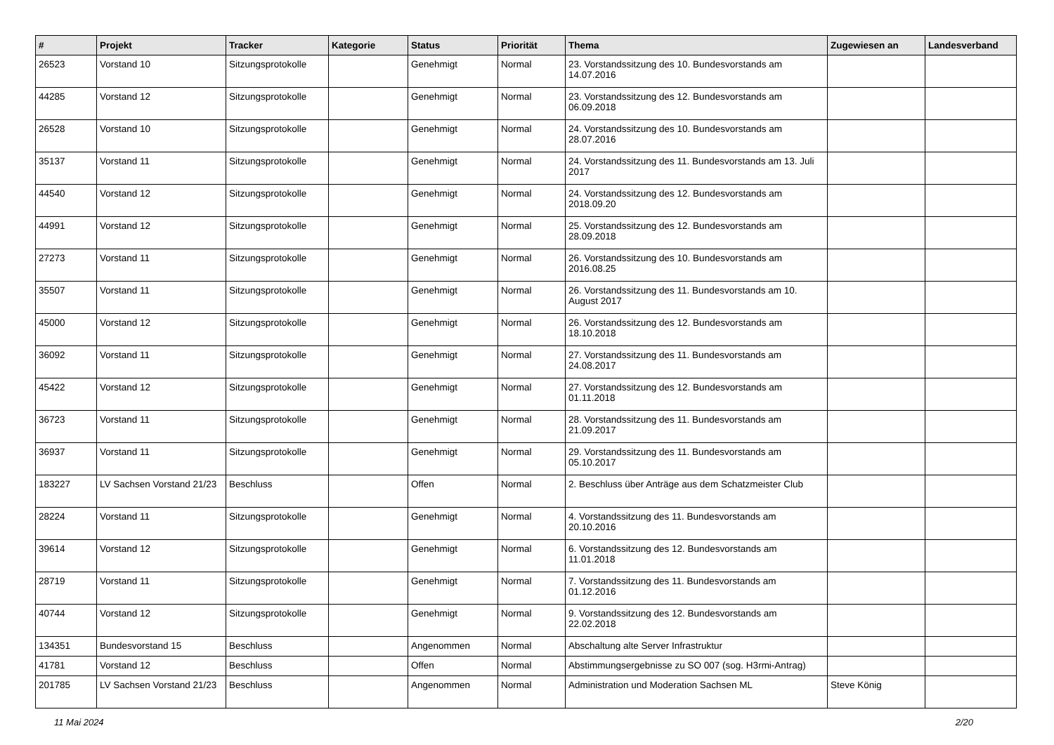| # | Projekt | Tracker | Kategorie | Status | Priorität | Thema | Zugewiesen an | Landesverband |
| --- | --- | --- | --- | --- | --- | --- | --- | --- |
| 26523 | Vorstand 10 | Sitzungsprotokolle | | Genehmigt | Normal | 23. Vorstandssitzung des 10. Bundesvorstands am 14.07.2016 | | |
| 44285 | Vorstand 12 | Sitzungsprotokolle | | Genehmigt | Normal | 23. Vorstandssitzung des 12. Bundesvorstands am 06.09.2018 | | |
| 26528 | Vorstand 10 | Sitzungsprotokolle | | Genehmigt | Normal | 24. Vorstandssitzung des 10. Bundesvorstands am 28.07.2016 | | |
| 35137 | Vorstand 11 | Sitzungsprotokolle | | Genehmigt | Normal | 24. Vorstandssitzung des 11. Bundesvorstands am 13. Juli 2017 | | |
| 44540 | Vorstand 12 | Sitzungsprotokolle | | Genehmigt | Normal | 24. Vorstandssitzung des 12. Bundesvorstands am 2018.09.20 | | |
| 44991 | Vorstand 12 | Sitzungsprotokolle | | Genehmigt | Normal | 25. Vorstandssitzung des 12. Bundesvorstands am 28.09.2018 | | |
| 27273 | Vorstand 11 | Sitzungsprotokolle | | Genehmigt | Normal | 26. Vorstandssitzung des 10. Bundesvorstands am 2016.08.25 | | |
| 35507 | Vorstand 11 | Sitzungsprotokolle | | Genehmigt | Normal | 26. Vorstandssitzung des 11. Bundesvorstands am 10. August 2017 | | |
| 45000 | Vorstand 12 | Sitzungsprotokolle | | Genehmigt | Normal | 26. Vorstandssitzung des 12. Bundesvorstands am 18.10.2018 | | |
| 36092 | Vorstand 11 | Sitzungsprotokolle | | Genehmigt | Normal | 27. Vorstandssitzung des 11. Bundesvorstands am 24.08.2017 | | |
| 45422 | Vorstand 12 | Sitzungsprotokolle | | Genehmigt | Normal | 27. Vorstandssitzung des 12. Bundesvorstands am 01.11.2018 | | |
| 36723 | Vorstand 11 | Sitzungsprotokolle | | Genehmigt | Normal | 28. Vorstandssitzung des 11. Bundesvorstands am 21.09.2017 | | |
| 36937 | Vorstand 11 | Sitzungsprotokolle | | Genehmigt | Normal | 29. Vorstandssitzung des 11. Bundesvorstands am 05.10.2017 | | |
| 183227 | LV Sachsen Vorstand 21/23 | Beschluss | | Offen | Normal | 2. Beschluss über Anträge aus dem Schatzmeister Club | | |
| 28224 | Vorstand 11 | Sitzungsprotokolle | | Genehmigt | Normal | 4. Vorstandssitzung des 11. Bundesvorstands am 20.10.2016 | | |
| 39614 | Vorstand 12 | Sitzungsprotokolle | | Genehmigt | Normal | 6. Vorstandssitzung des 12. Bundesvorstands am 11.01.2018 | | |
| 28719 | Vorstand 11 | Sitzungsprotokolle | | Genehmigt | Normal | 7. Vorstandssitzung des 11. Bundesvorstands am 01.12.2016 | | |
| 40744 | Vorstand 12 | Sitzungsprotokolle | | Genehmigt | Normal | 9. Vorstandssitzung des 12. Bundesvorstands am 22.02.2018 | | |
| 134351 | Bundesvorstand 15 | Beschluss | | Angenommen | Normal | Abschaltung alte Server Infrastruktur | | |
| 41781 | Vorstand 12 | Beschluss | | Offen | Normal | Abstimmungsergebnisse zu SO 007 (sog. H3rmi-Antrag) | | |
| 201785 | LV Sachsen Vorstand 21/23 | Beschluss | | Angenommen | Normal | Administration und Moderation Sachsen ML | Steve König | |
11 Mai 2024 2/20